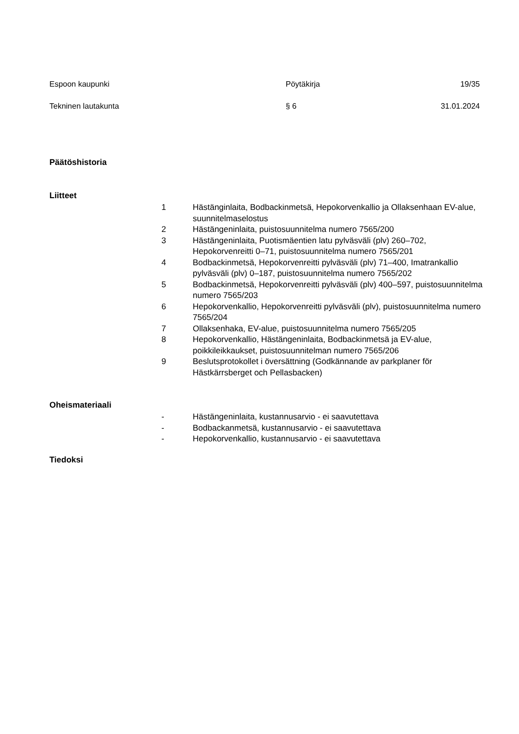Espoon kaupunki Pöytäkirja 19/35
Tekninen lautakunta § 6 31.01.2024
Päätöshistoria
Liitteet
1 Hästänginlaita, Bodbackinmetsä, Hepokorvenkallio ja Ollaksenhaan EV-alue, suunnitelmaselostus
2 Hästängeninlaita, puistosuunnitelma numero 7565/200
3 Hästängeninlaita, Puotismäentien latu pylväsväli (plv) 260–702, Hepokorvenreitti 0–71, puistosuunnitelma numero 7565/201
4 Bodbackinmetsä, Hepokorvenreitti pylväsväli (plv) 71–400, Imatrankallio pylväsväli (plv) 0–187, puistosuunnitelma numero 7565/202
5 Bodbackinmetsä, Hepokorvenreitti pylväsväli (plv) 400–597, puistosuunnitelma numero 7565/203
6 Hepokorvenkallio, Hepokorvenreitti pylväsväli (plv), puistosuunnitelma numero 7565/204
7 Ollaksenhaka, EV-alue, puistosuunnitelma numero 7565/205
8 Hepokorvenkallio, Hästängeninlaita, Bodbackinmetsä ja EV-alue, poikkileikkaukset, puistosuunnitelman numero 7565/206
9 Beslutsprotokollet i översättning (Godkännande av parkplaner för Hästkärrsberget och Pellasbacken)
Oheismateriaali
- Hästängeninlaita, kustannusarvio - ei saavutettava
- Bodbackanmetsä, kustannusarvio - ei saavutettava
- Hepokorvenkallio, kustannusarvio - ei saavutettava
Tiedoksi